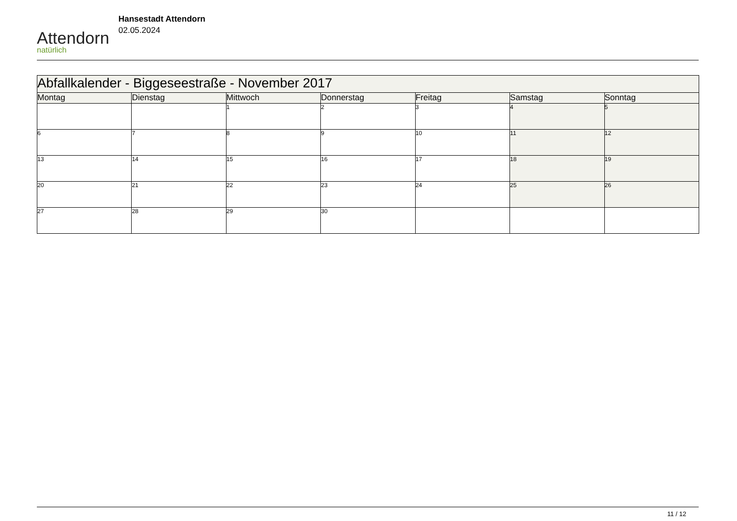Attendorn
natürlich
Hansestadt Attendorn
02.05.2024
| Abfallkalender - Biggeseestraße - November 2017 | | | | | | |
| --- | --- | --- | --- | --- | --- | --- |
| Montag | Dienstag | Mittwoch | Donnerstag | Freitag | Samstag | Sonntag |
| | | 1 | 2 | 3 | 4 | 5 |
| 6 | 7 | 8 | 9 | 10 | 11 | 12 |
| 13 | 14 | 15 | 16 | 17 | 18 | 19 |
| 20 | 21 | 22 | 23 | 24 | 25 | 26 |
| 27 | 28 | 29 | 30 | | | |
11 / 12